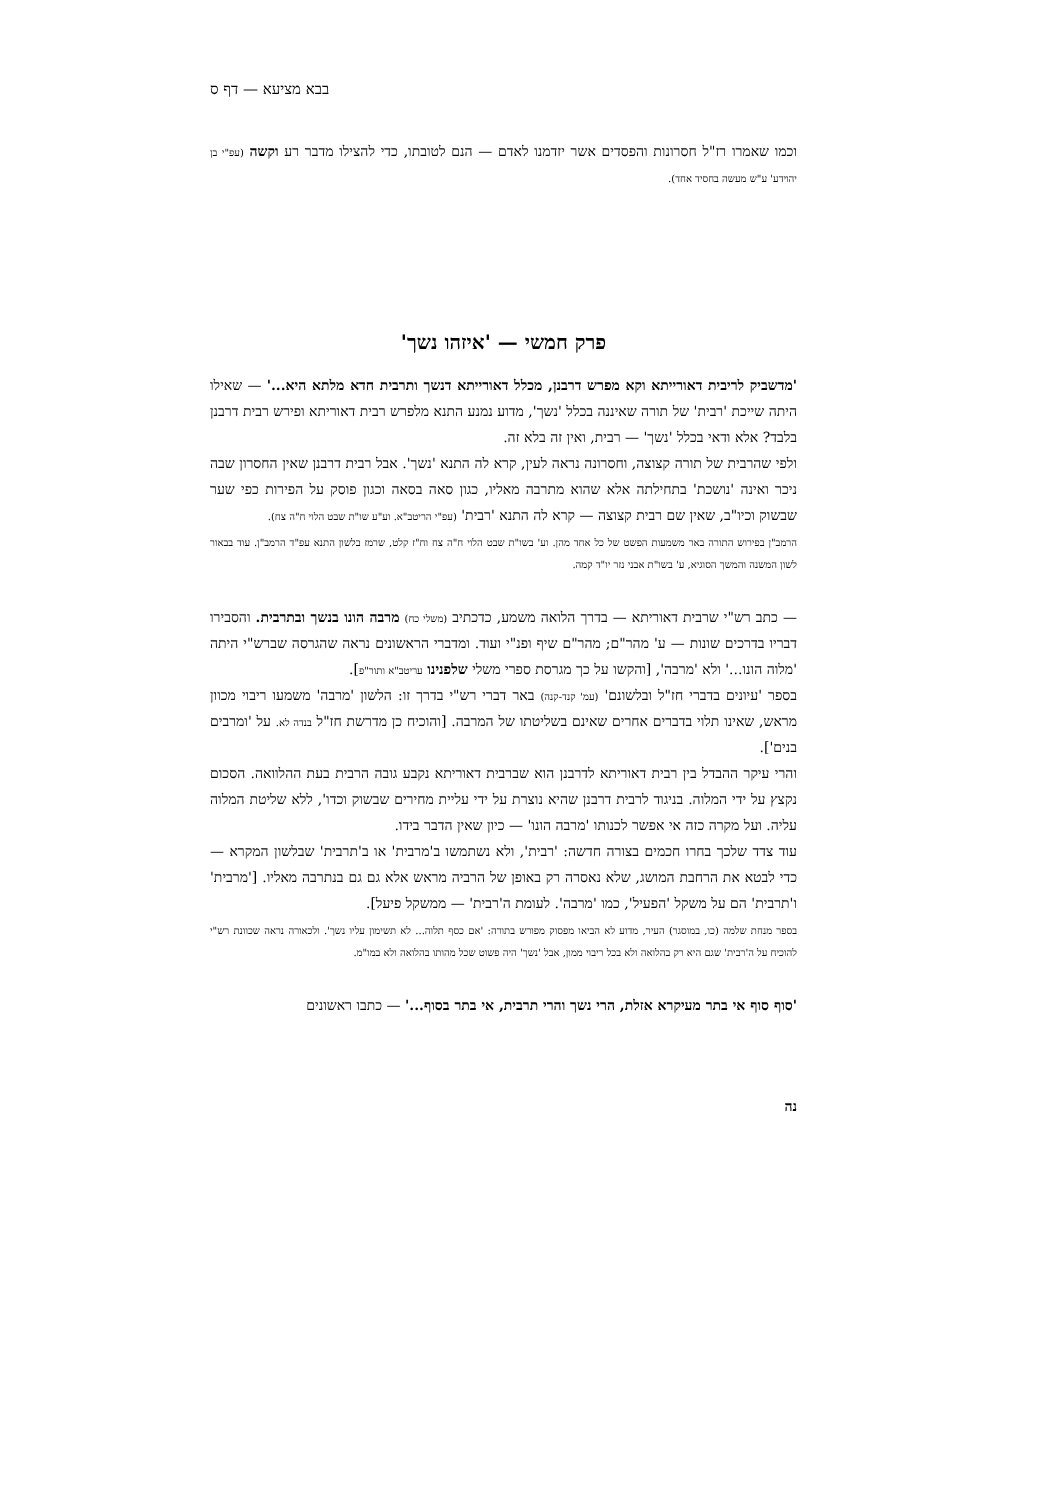בבא מציעא — דף ס
וכמו שאמרו רז"ל חסרונות והפסדים אשר יזדמנו לאדם — הנם לטובתו, כדי להצילו מדבר רע וקשה (עפ"י בן יהוידע' ע"ש מעשה בחסיד אחד).
פרק חמשי — 'איזהו נשך'
'מדשביק לריבית דאורייתא וקא מפרש דרבנן, מכלל דאורייתא דנשך ותרבית חדא מלתא היא...' — שאילו היתה שייכת 'רבית' של תורה שאיננה בכלל 'נשך', מדוע נמנע התנא מלפרש רבית דאוריתא ופירש רבית דרבנן בלבד? אלא ודאי בכלל 'נשך' — רבית, ואין זה בלא זה.
ולפי שהרבית של תורה קצוצה, וחסרונה נראה לעין, קרא לה התנא 'נשך'. אבל רבית דרבנן שאין החסרון שבה ניכר ואינה 'נושכת' בתחילתה אלא שהוא מתרבה מאליו, כגון סאה בסאה וכגון פוסק על הפירות כפי שער שבשוק וכיו"ב, שאין שם רבית קצוצה — קרא לה התנא 'רבית' (עפ"י הריטב"א. וע"ע שו"ת שבט הלוי ח"ה צח).
הרמב"ן בפירוש התורה באר משמעות הפשט של כל אחד מהן. וע' בשו"ת שבט הלוי ח"ה צח וח"ז קלט, שרמז בלשון התנא עפ"ד הרמב"ן. עוד בבאור לשון המשנה והמשך הסוגיא, ע' בשו"ת אבני נזר יו"ד קמה.
— כתב רש"י שרבית דאוריתא — בדרך הלואה משמע, כדכתיב (משלי כח) מרבה הונו בנשך ובתרבית. והסבירו דבריו בדרכים שונות — ע' מהר"ם; מהר"ם שיף ופנ"י ועוד. ומדברי הראשונים נראה שהגרסה שברש"י היתה 'מלוה הונו...' ולא 'מרבה', [והקשו על כך מגרסת ספרי משלי שלפנינו עריטב"א ותור"פ].
בספר 'עיונים בדברי חז"ל ובלשונם' (עמ' קנד-קנה) באר דברי רש"י בדרך זו: הלשון 'מרבה' משמעו ריבוי מכוון מראש, שאינו תלוי בדברים אחרים שאינם בשליטתו של המרבה. [והוכיח כן מדרשת חז"ל בנדה לא. על 'ומרבים בנים'].
והרי עיקר ההבדל בין רבית דאוריתא לדרבנן הוא שברבית דאוריתא נקבע גובה הרבית בעת ההלוואה. הסכום נקצץ על ידי המלוה. בניגוד לרבית דרבנן שהיא נוצרת על ידי עליית מחירים שבשוק וכדו', ללא שליטת המלוה עליה. ועל מקרה כזה אי אפשר לכנותו 'מרבה הונו' — כיון שאין הדבר בידו.
עוד צדד שלכך בחרו חכמים בצורה חדשה: 'רבית', ולא נשתמשו ב'מרבית' או ב'תרבית' שבלשון המקרא — כדי לבטא את הרחבת המושג, שלא נאסרה רק באופן של הרביה מראש אלא גם גם בנתרבה מאליו. ['מרבית' ו'תרבית' הם על משקל 'הפעיל', כמו 'מרבה'. לעומת ה'רבית' — ממשקל פיעל].
בספר מנחת שלמה (כו, במוסגר) העיר, מדוע לא הביאו מפסוק מפורש בתורה: 'אם כסף תלוה... לא תשימון עליו נשך'. ולכאורה נראה שכוונת רש"י להוכיח על ה'רבית' שגם היא רק בהלואה ולא בכל ריבוי ממון, אבל 'נשך' היה פשוט שכל מהותו בהלואה ולא במו"מ.
'סוף סוף אי בתר מעיקרא אזלת, הרי נשך והרי תרבית, אי בתר בסוף...' — כתבו ראשונים
נה